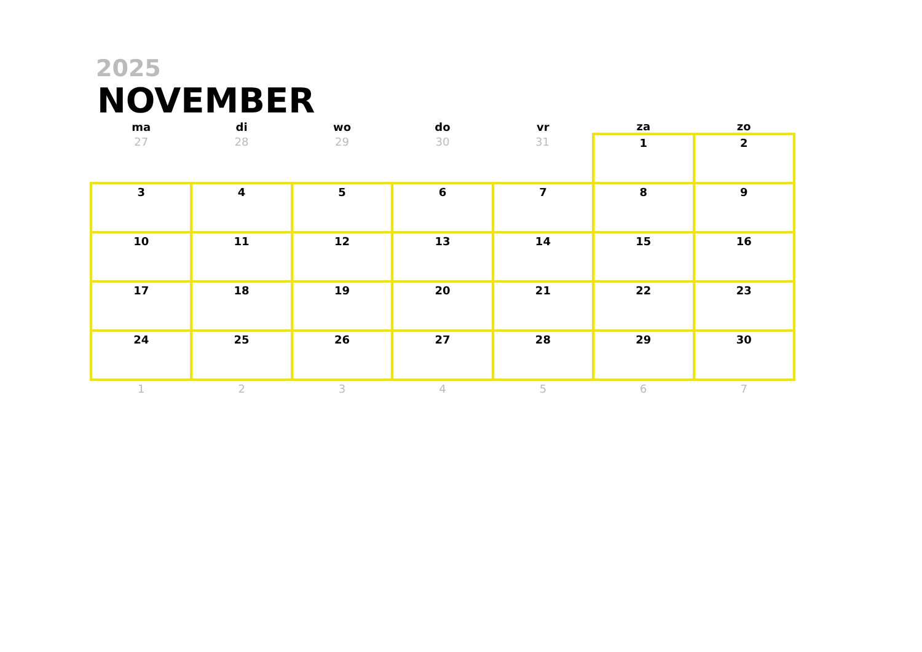2025
NOVEMBER
| ma | di | wo | do | vr | za | zo |
| --- | --- | --- | --- | --- | --- | --- |
| 27 | 28 | 29 | 30 | 31 | 1 | 2 |
| 3 | 4 | 5 | 6 | 7 | 8 | 9 |
| 10 | 11 | 12 | 13 | 14 | 15 | 16 |
| 17 | 18 | 19 | 20 | 21 | 22 | 23 |
| 24 | 25 | 26 | 27 | 28 | 29 | 30 |
| 1 | 2 | 3 | 4 | 5 | 6 | 7 |